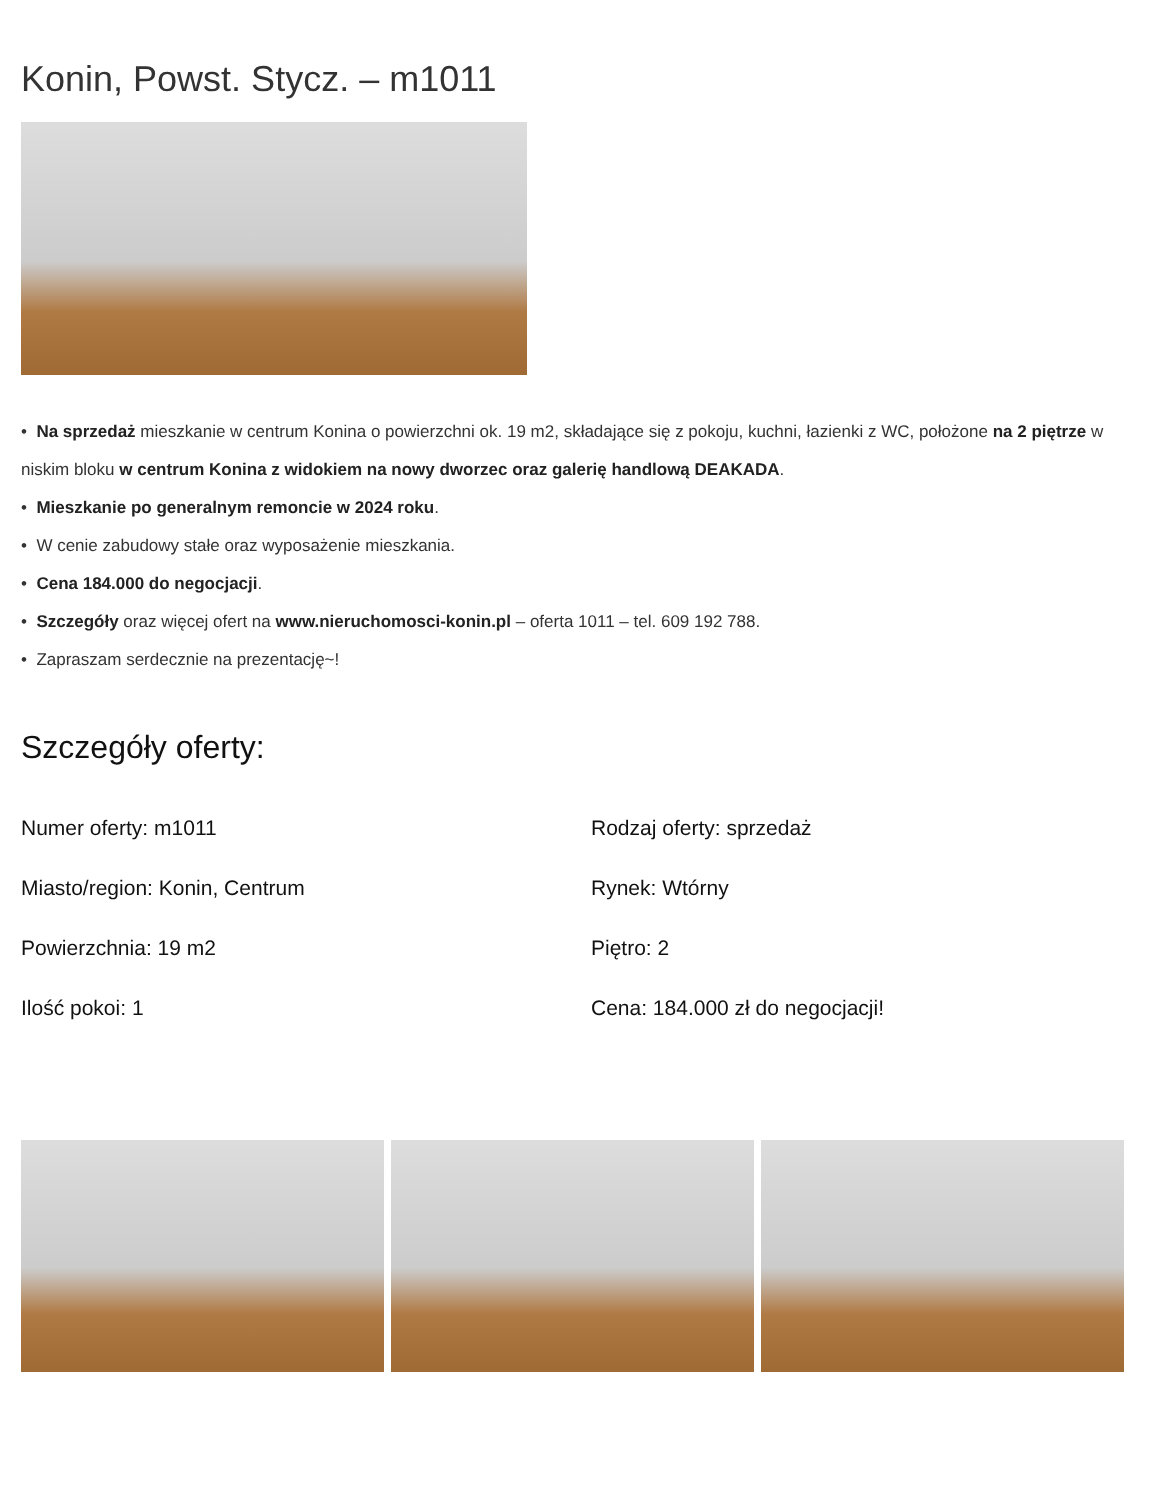Konin, Powst. Stycz. – m1011
• Na sprzedaż mieszkanie w centrum Konina o powierzchni ok. 19 m2, składające się z pokoju, kuchni, łazienki z WC, położone na 2 piętrze w niskim bloku w centrum Konina z widokiem na nowy dworzec oraz galerię handlową DEAKADA.
• Mieszkanie po generalnym remoncie w 2024 roku.
• W cenie zabudowy stałe oraz wyposażenie mieszkania.
• Cena 184.000 do negocjacji.
• Szczegóły oraz więcej ofert na www.nieruchomosci-konin.pl – oferta 1011 – tel. 609 192 788.
• Zapraszam serdecznie na prezentację~!
Szczegóły oferty:
Numer oferty: m1011
Rodzaj oferty: sprzedaż
Miasto/region: Konin, Centrum
Rynek: Wtórny
Powierzchnia: 19 m2
Piętro: 2
Ilość pokoi: 1
Cena: 184.000 zł do negocjacji!